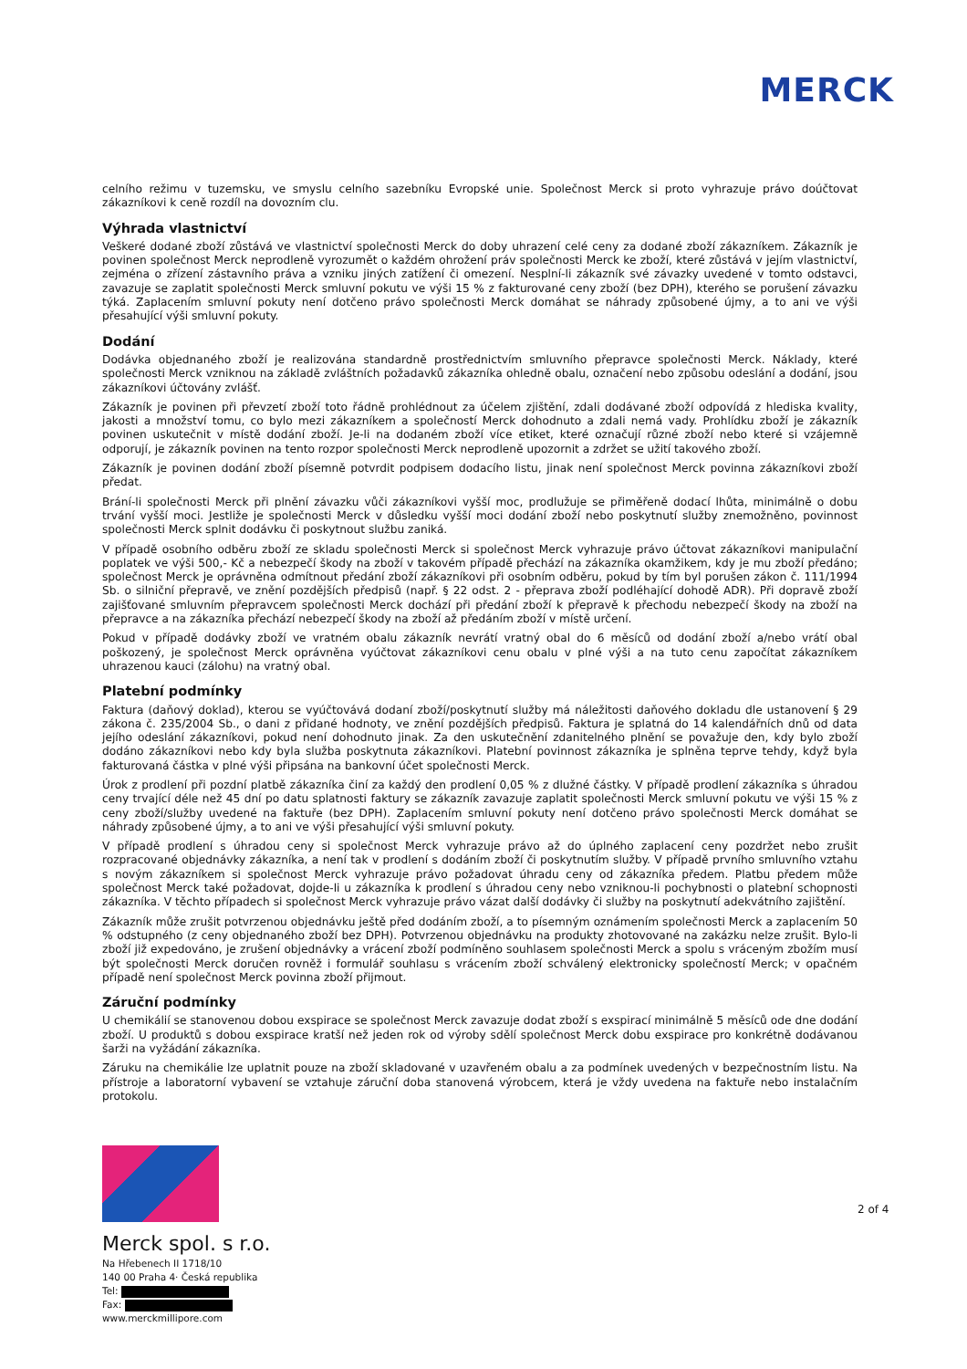MERCK
celního režimu v tuzemsku, ve smyslu celního sazebníku Evropské unie. Společnost Merck si proto vyhrazuje právo doúčtovat zákazníkovi k ceně rozdíl na dovozním clu.
Výhrada vlastnictví
Veškeré dodané zboží zůstává ve vlastnictví společnosti Merck do doby uhrazení celé ceny za dodané zboží zákazníkem. Zákazník je povinen společnost Merck neprodleně vyrozumět o každém ohrožení práv společnosti Merck ke zboží, které zůstává v jejím vlastnictví, zejména o zřízení zástavního práva a vzniku jiných zatížení či omezení. Nesplní-li zákazník své závazky uvedené v tomto odstavci, zavazuje se zaplatit společnosti Merck smluvní pokutu ve výši 15 % z fakturované ceny zboží (bez DPH), kterého se porušení závazku týká. Zaplacením smluvní pokuty není dotčeno právo společnosti Merck domáhat se náhrady způsobené újmy, a to ani ve výši přesahující výši smluvní pokuty.
Dodání
Dodávka objednaného zboží je realizována standardně prostřednictvím smluvního přepravce společnosti Merck. Náklady, které společnosti Merck vzniknou na základě zvláštních požadavků zákazníka ohledně obalu, označení nebo způsobu odeslání a dodání, jsou zákazníkovi účtovány zvlášť.
Zákazník je povinen při převzetí zboží toto řádně prohlédnout za účelem zjištění, zdali dodávané zboží odpovídá z hlediska kvality, jakosti a množství tomu, co bylo mezi zákazníkem a společností Merck dohodnuto a zdali nemá vady. Prohlídku zboží je zákazník povinen uskutečnit v místě dodání zboží. Je-li na dodaném zboží více etiket, které označují různé zboží nebo které si vzájemně odporují, je zákazník povinen na tento rozpor společnosti Merck neprodleně upozornit a zdržet se užití takového zboží.
Zákazník je povinen dodání zboží písemně potvrdit podpisem dodacího listu, jinak není společnost Merck povinna zákazníkovi zboží předat.
Brání-li společnosti Merck při plnění závazku vůči zákazníkovi vyšší moc, prodlužuje se přiměřeně dodací lhůta, minimálně o dobu trvání vyšší moci. Jestliže je společnosti Merck v důsledku vyšší moci dodání zboží nebo poskytnutí služby znemožněno, povinnost společnosti Merck splnit dodávku či poskytnout službu zaniká.
V případě osobního odběru zboží ze skladu společnosti Merck si společnost Merck vyhrazuje právo účtovat zákazníkovi manipulační poplatek ve výši 500,- Kč a nebezpečí škody na zboží v takovém případě přechází na zákazníka okamžikem, kdy je mu zboží předáno; společnost Merck je oprávněna odmítnout předání zboží zákazníkovi při osobním odběru, pokud by tím byl porušen zákon č. 111/1994 Sb. o silniční přepravě, ve znění pozdějších předpisů (např. § 22 odst. 2 - přeprava zboží podléhající dohodě ADR). Při dopravě zboží zajišťované smluvním přepravcem společnosti Merck dochází při předání zboží k přepravě k přechodu nebezpečí škody na zboží na přepravce a na zákazníka přechází nebezpečí škody na zboží až předáním zboží v místě určení.
Pokud v případě dodávky zboží ve vratném obalu zákazník nevrátí vratný obal do 6 měsíců od dodání zboží a/nebo vrátí obal poškozený, je společnost Merck oprávněna vyúčtovat zákazníkovi cenu obalu v plné výši a na tuto cenu započítat zákazníkem uhrazenou kauci (zálohu) na vratný obal.
Platební podmínky
Faktura (daňový doklad), kterou se vyúčtovává dodaní zboží/poskytnutí služby má náležitosti daňového dokladu dle ustanovení § 29 zákona č. 235/2004 Sb., o dani z přidané hodnoty, ve znění pozdějších předpisů. Faktura je splatná do 14 kalendářních dnů od data jejího odeslání zákazníkovi, pokud není dohodnuto jinak. Za den uskutečnění zdanitelného plnění se považuje den, kdy bylo zboží dodáno zákazníkovi nebo kdy byla služba poskytnuta zákazníkovi. Platební povinnost zákazníka je splněna teprve tehdy, když byla fakturovaná částka v plné výši připsána na bankovní účet společnosti Merck.
Úrok z prodlení při pozdní platbě zákazníka činí za každý den prodlení 0,05 % z dlužné částky. V případě prodlení zákazníka s úhradou ceny trvající déle než 45 dní po datu splatnosti faktury se zákazník zavazuje zaplatit společnosti Merck smluvní pokutu ve výši 15 % z ceny zboží/služby uvedené na faktuře (bez DPH). Zaplacením smluvní pokuty není dotčeno právo společnosti Merck domáhat se náhrady způsobené újmy, a to ani ve výši přesahující výši smluvní pokuty.
V případě prodlení s úhradou ceny si společnost Merck vyhrazuje právo až do úplného zaplacení ceny pozdržet nebo zrušit rozpracované objednávky zákazníka, a není tak v prodlení s dodáním zboží či poskytnutím služby. V případě prvního smluvního vztahu s novým zákazníkem si společnost Merck vyhrazuje právo požadovat úhradu ceny od zákazníka předem. Platbu předem může společnost Merck také požadovat, dojde-li u zákazníka k prodlení s úhradou ceny nebo vzniknou-li pochybnosti o platební schopnosti zákazníka. V těchto případech si společnost Merck vyhrazuje právo vázat další dodávky či služby na poskytnutí adekvátního zajištění.
Zákazník může zrušit potvrzenou objednávku ještě před dodáním zboží, a to písemným oznámením společnosti Merck a zaplacením 50 % odstupného (z ceny objednaného zboží bez DPH). Potvrzenou objednávku na produkty zhotovované na zakázku nelze zrušit. Bylo-li zboží již expedováno, je zrušení objednávky a vrácení zboží podmíněno souhlasem společnosti Merck a spolu s vráceným zbožím musí být společnosti Merck doručen rovněž i formulář souhlasu s vrácením zboží schválený elektronicky společností Merck; v opačném případě není společnost Merck povinna zboží přijmout.
Záruční podmínky
U chemikálií se stanovenou dobou exspirace se společnost Merck zavazuje dodat zboží s exspirací minimálně 5 měsíců ode dne dodání zboží. U produktů s dobou exspirace kratší než jeden rok od výroby sdělí společnost Merck dobu exspirace pro konkrétně dodávanou šarži na vyžádání zákazníka.
Záruku na chemikálie lze uplatnit pouze na zboží skladované v uzavřeném obalu a za podmínek uvedených v bezpečnostním listu. Na přístroje a laboratorní vybavení se vztahuje záruční doba stanovená výrobcem, která je vždy uvedena na faktuře nebo instalačním protokolu.
Merck spol. s r.o.
Na Hřebenech II 1718/10
140 00 Praha 4· Česká republika
Tel:
Fax:
www.merckmillipore.com
2 of 4